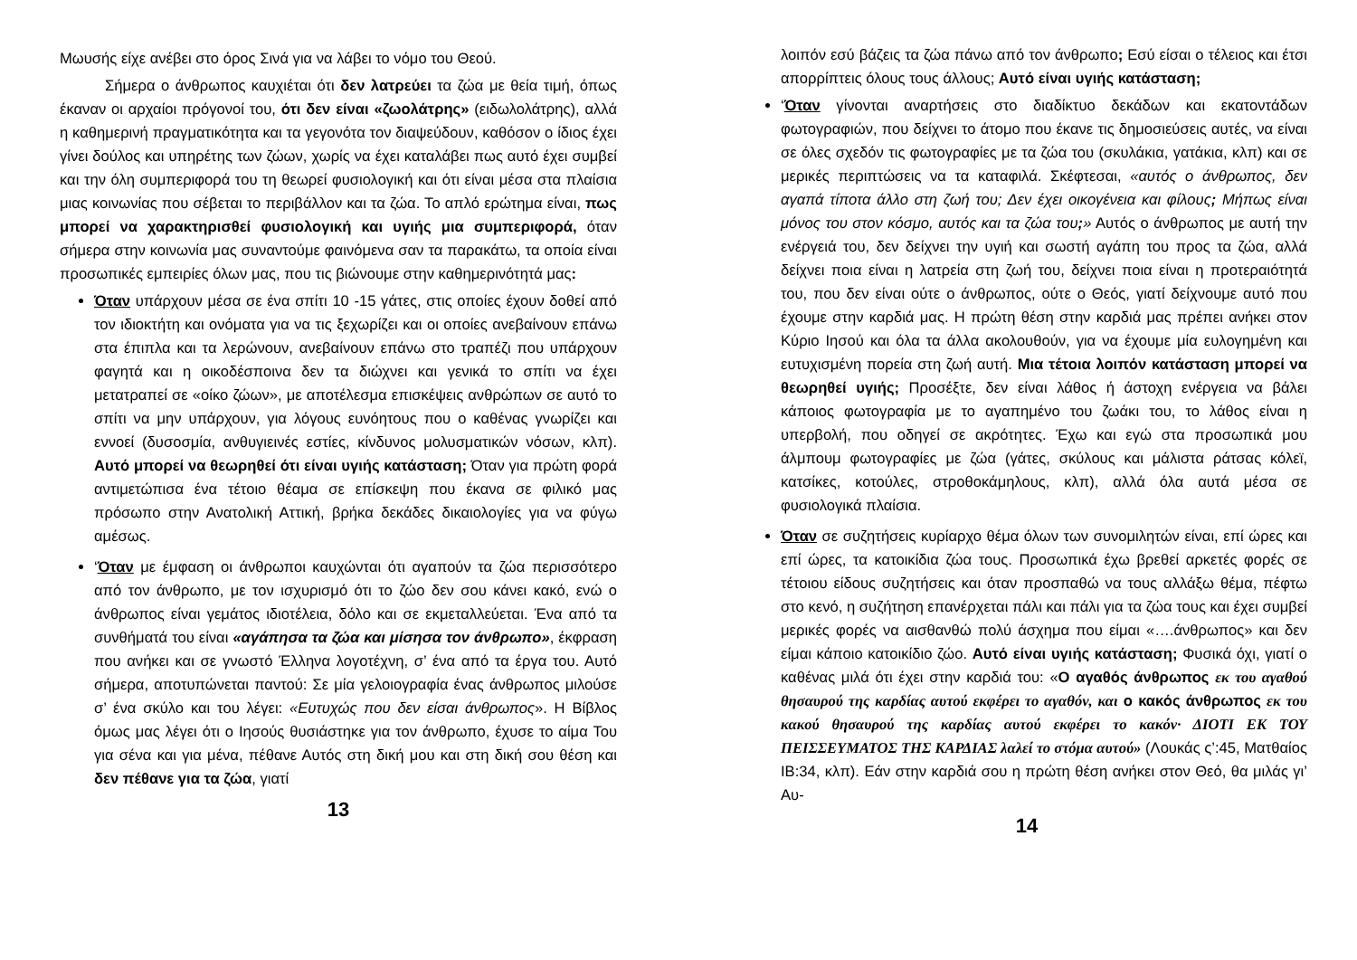Μωυσής είχε ανέβει στο όρος Σινά για να λάβει το νόμο του Θεού.
Σήμερα ο άνθρωπος καυχιέται ότι δεν λατρεύει τα ζώα με θεία τιμή, όπως έκαναν οι αρχαίοι πρόγονοί του, ότι δεν είναι «ζωολάτρης» (ειδωλολάτρης), αλλά η καθημερινή πραγματικότητα και τα γεγονότα τον διαψεύδουν, καθόσον ο ίδιος έχει γίνει δούλος και υπηρέτης των ζώων, χωρίς να έχει καταλάβει πως αυτό έχει συμβεί και την όλη συμπεριφορά του τη θεωρεί φυσιολογική και ότι είναι μέσα στα πλαίσια μιας κοινωνίας που σέβεται το περιβάλλον και τα ζώα. Το απλό ερώτημα είναι, πως μπορεί να χαρακτηρισθεί φυσιολογική και υγιής μια συμπεριφορά, όταν σήμερα στην κοινωνία μας συναντούμε φαινόμενα σαν τα παρακάτω, τα οποία είναι προσωπικές εμπειρίες όλων μας, που τις βιώνουμε στην καθημερινότητά μας:
Όταν υπάρχουν μέσα σε ένα σπίτι 10 -15 γάτες, στις οποίες έχουν δοθεί από τον ιδιοκτήτη και ονόματα για να τις ξεχωρίζει και οι οποίες ανεβαίνουν επάνω στα έπιπλα και τα λερώνουν, ανεβαίνουν επάνω στο τραπέζι που υπάρχουν φαγητά και η οικοδέσποινα δεν τα διώχνει και γενικά το σπίτι να έχει μετατραπεί σε «οίκο ζώων», με αποτέλεσμα επισκέψεις ανθρώπων σε αυτό το σπίτι να μην υπάρχουν, για λόγους ευνόητους που ο καθένας γνωρίζει και εννοεί (δυσοσμία, ανθυγιεινές εστίες, κίνδυνος μολυσματικών νόσων, κλπ). Αυτό μπορεί να θεωρηθεί ότι είναι υγιής κατάσταση; Όταν για πρώτη φορά αντιμετώπισα ένα τέτοιο θέαμα σε επίσκεψη που έκανα σε φιλικό μας πρόσωπο στην Ανατολική Αττική, βρήκα δεκάδες δικαιολογίες για να φύγω αμέσως.
‘Όταν με έμφαση οι άνθρωποι καυχώνται ότι αγαπούν τα ζώα περισσότερο από τον άνθρωπο, με τον ισχυρισμό ότι το ζώο δεν σου κάνει κακό, ενώ ο άνθρωπος είναι γεμάτος ιδιοτέλεια, δόλο και σε εκμεταλλεύεται. Ένα από τα συνθήματά του είναι «αγάπησα τα ζώα και μίσησα τον άνθρωπο», έκφραση που ανήκει και σε γνωστό Έλληνα λογοτέχνη, σ’ ένα από τα έργα του. Αυτό σήμερα, αποτυπώνεται παντού: Σε μία γελοιογραφία ένας άνθρωπος μιλούσε σ’ ένα σκύλο και του λέγει: «Ευτυχώς που δεν είσαι άνθρωπος». Η Βίβλος όμως μας λέγει ότι ο Ιησούς θυσιάστηκε για τον άνθρωπο, έχυσε το αίμα Του για σένα και για μένα, πέθανε Αυτός στη δική μου και στη δική σου θέση και δεν πέθανε για τα ζώα, γιατί
13
λοιπόν εσύ βάζεις τα ζώα πάνω από τον άνθρωπο; Εσύ είσαι ο τέλειος και έτσι απορρίπτεις όλους τους άλλους; Αυτό είναι υγιής κατάσταση;
‘Όταν γίνονται αναρτήσεις στο διαδίκτυο δεκάδων και εκατοντάδων φωτογραφιών, που δείχνει το άτομο που έκανε τις δημοσιεύσεις αυτές, να είναι σε όλες σχεδόν τις φωτογραφίες με τα ζώα του (σκυλάκια, γατάκια, κλπ) και σε μερικές περιπτώσεις να τα καταφιλά. Σκέφτεσαι, «αυτός ο άνθρωπος, δεν αγαπά τίποτα άλλο στη ζωή του; Δεν έχει οικογένεια και φίλους; Μήπως είναι μόνος του στον κόσμο, αυτός και τα ζώα του;» Αυτός ο άνθρωπος με αυτή την ενέργειά του, δεν δείχνει την υγιή και σωστή αγάπη του προς τα ζώα, αλλά δείχνει ποια είναι η λατρεία στη ζωή του, δείχνει ποια είναι η προτεραιότητά του, που δεν είναι ούτε ο άνθρωπος, ούτε ο Θεός, γιατί δείχνουμε αυτό που έχουμε στην καρδιά μας. Η πρώτη θέση στην καρδιά μας πρέπει ανήκει στον Κύριο Ιησού και όλα τα άλλα ακολουθούν, για να έχουμε μία ευλογημένη και ευτυχισμένη πορεία στη ζωή αυτή. Μια τέτοια λοιπόν κατάσταση μπορεί να θεωρηθεί υγιής; Προσέξτε, δεν είναι λάθος ή άστοχη ενέργεια να βάλει κάποιος φωτογραφία με το αγαπημένο του ζωάκι του, το λάθος είναι η υπερβολή, που οδηγεί σε ακρότητες. Έχω και εγώ στα προσωπικά μου άλμπουμ φωτογραφίες με ζώα (γάτες, σκύλους και μάλιστα ράτσας κόλεϊ, κατσίκες, κοτούλες, στροθοκάμηλους, κλπ), αλλά όλα αυτά μέσα σε φυσιολογικά πλαίσια.
Όταν σε συζητήσεις κυρίαρχο θέμα όλων των συνομιλητών είναι, επί ώρες και επί ώρες, τα κατοικίδια ζώα τους. Προσωπικά έχω βρεθεί αρκετές φορές σε τέτοιου είδους συζητήσεις και όταν προσπαθώ να τους αλλάξω θέμα, πέφτω στο κενό, η συζήτηση επανέρχεται πάλι και πάλι για τα ζώα τους και έχει συμβεί μερικές φορές να αισθανθώ πολύ άσχημα που είμαι «….άνθρωπος» και δεν είμαι κάποιο κατοικίδιο ζώο. Αυτό είναι υγιής κατάσταση; Φυσικά όχι, γιατί ο καθένας μιλά ότι έχει στην καρδιά του: «Ο αγαθός άνθρωπος εκ του αγαθού θησαυρού της καρδίας αυτού εκφέρει το αγαθόν, και ο κακός άνθρωπος εκ του κακού θησαυρού της καρδίας αυτού εκφέρει το κακόν· ΔΙΟΤΙ ΕΚ ΤΟΥ ΠΕΙΣΣΕΥΜΑΤΟΣ ΤΗΣ ΚΑΡΔΙΑΣ λαλεί το στόμα αυτού» (Λουκάς ς’:45, Ματθαίος ΙΒ:34, κλπ). Εάν στην καρδιά σου η πρώτη θέση ανήκει στον Θεό, θα μιλάς γι’ Αυ-
14